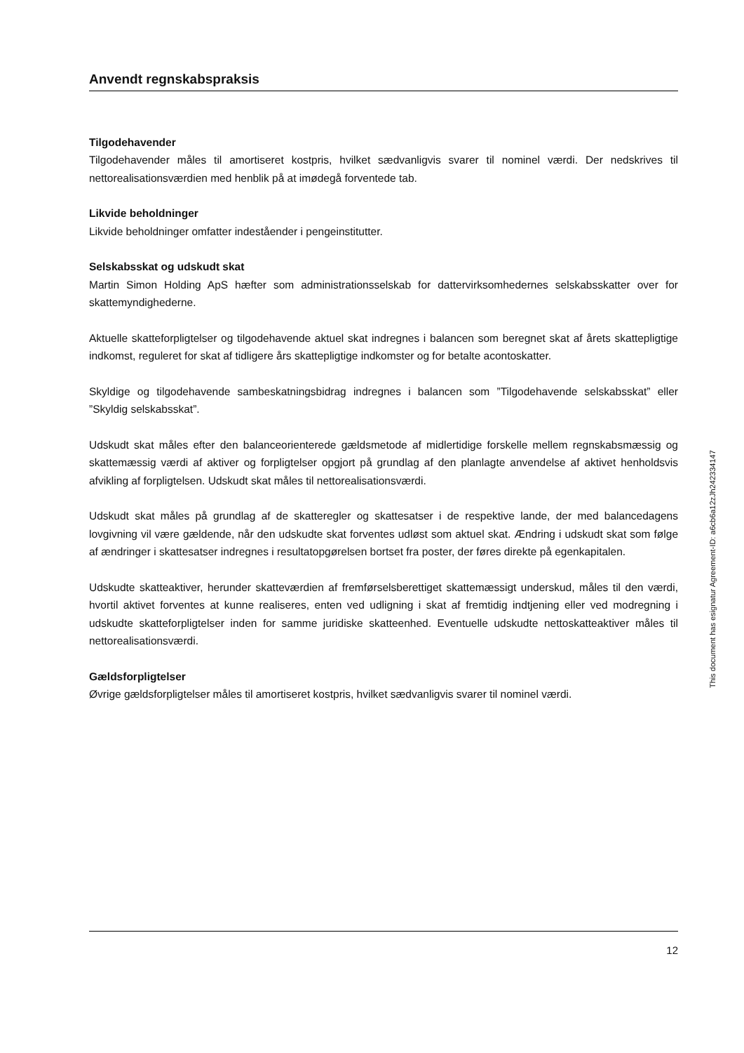Anvendt regnskabspraksis
Tilgodehavender
Tilgodehavender måles til amortiseret kostpris, hvilket sædvanligvis svarer til nominel værdi. Der nedskrives til nettorealisationsværdien med henblik på at imødegå forventede tab.
Likvide beholdninger
Likvide beholdninger omfatter indeståender i pengeinstitutter.
Selskabsskat og udskudt skat
Martin Simon Holding ApS hæfter som administrationsselskab for dattervirksomhedernes selskabsskatter over for skattemyndighederne.
Aktuelle skatteforpligtelser og tilgodehavende aktuel skat indregnes i balancen som beregnet skat af årets skattepligtige indkomst, reguleret for skat af tidligere års skattepligtige indkomster og for betalte acontoskatter.
Skyldige og tilgodehavende sambeskatningsbidrag indregnes i balancen som ”Tilgodehavende selskabsskat” eller ”Skyldig selskabsskat”.
Udskudt skat måles efter den balanceorienterede gældsmetode af midlertidige forskelle mellem regnskabsmæssig og skattemæssig værdi af aktiver og forpligtelser opgjort på grundlag af den planlagte anvendelse af aktivet henholdsvis afvikling af forpligtelsen. Udskudt skat måles til nettorealisationsværdi.
Udskudt skat måles på grundlag af de skatteregler og skattesatser i de respektive lande, der med balancedagens lovgivning vil være gældende, når den udskudte skat forventes udløst som aktuel skat. Ændring i udskudt skat som følge af ændringer i skattesatser indregnes i resultatopgørelsen bortset fra poster, der føres direkte på egenkapitalen.
Udskudte skatteaktiver, herunder skatteværdien af fremførselsberettiget skattemæssigt underskud, måles til den værdi, hvortil aktivet forventes at kunne realiseres, enten ved udligning i skat af fremtidig indtjening eller ved modregning i udskudte skatteforpligtelser inden for samme juridiske skatteenhed. Eventuelle udskudte nettoskatteaktiver måles til nettorealisationsværdi.
Gældsforpligtelser
Øvrige gældsforpligtelser måles til amortiseret kostpris, hvilket sædvanligvis svarer til nominel værdi.
This document has esignatur Agreement-ID: a6cb6a12zJh242334147
12